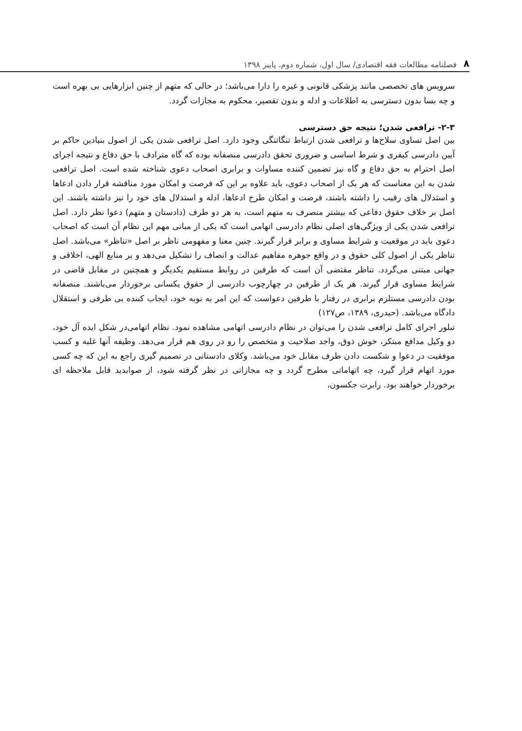۸ فصلنامه مطالعات فقه اقتصادی/ سال اول، شماره دوم، پاییز ۱۳۹۸
سرویس های تخصصی مانند پزشکی قانونی و غیره را دارا می‌باشد؛ در حالی که متهم از چنین ابزارهایی بی بهره است و چه بسا بدون دسترسی به اطلاعات و ادله و بدون تقصیر، محکوم به مجازات گردد.
۲-۳- ترافعی شدن؛ نتیجه حق دسترسی
بین اصل تساوی سلاح‌ها و ترافعی شدن ارتباط تنگاتنگی وجود دارد. اصل ترافعی شدن یکی از اصول بنیادین حاکم بر آیین دادرسی کیفری و شرط اساسی و ضروری تحقق دادرسی منصفانه بوده که گاه مترادف با حق دفاع و نتیجه اجرای اصل احترام به حق دفاع و گاه نیز تضمین کننده مساوات و برابری اصحاب دعوی شناخته شده است. اصل ترافعی شدن به این معناست که هر یک از اصحاب دعوی، باید علاوه بر این که فرصت و امکان مورد مناقشه قرار دادن ادعاها و استدلال های رقیب را داشته باشند، فرصت و امکان طرح ادعاها، ادله و استدلال های خود را نیز داشته باشند. این اصل بر خلاف حقوق دفاعی که بیشتر منصرف به متهم است، به هر دو طرف (دادستان و متهم) دعوا نظر دارد. اصل ترافعی شدن یکی از ویژگی‌های اصلی نظام دادرسی اتهامی است که یکی از مبانی مهم این نظام آن است که اصحاب دعوی باید در موقعیت و شرایط مساوی و برابر قرار گیرند. چنین معنا و مفهومی ناظر بر اصل «تناظر» می‌باشد. اصل تناظر یکی از اصول کلی حقوق و در واقع جوهره مفاهیم عدالت و انصاف را تشکیل می‌دهد و بر منابع الهی، اخلاقی و جهانی مبتنی می‌گردد. تناظر مقتضی آن است که طرفین در روابط مستقیم یکدیگر و همچنین در مقابل قاضی در شرایط مساوی قرار گیرند. هر یک از طرفین در چهارچوب دادرسی از حقوق یکسانی برخوردار می‌باشند. منصفانه بودن دادرسی مستلزم برابری در رفتار با طرفین دعواست که این امر به نوبه خود، ایجاب کننده بی طرفی و استقلال دادگاه می‌باشد. (حیدری، ۱۳۸۹، ص۱۲۷)
تبلور اجرای کامل ترافعی شدن را می‌توان در نظام دادرسی اتهامی مشاهده نمود. نظام اتهامی‌در شکل ایده آل خود، دو وکیل مدافع مبتکر، خوش ذوق، واجد صلاحیت و متخصص را رو در روی هم قرار می‌دهد. وظیفه آنها غلبه و کسب موفقیت در دعوا و شکست دادن طرف مقابل خود می‌باشد. وکلای دادستانی در تصمیم گیری راجع به این که چه کسی مورد اتهام قرار گیرد، چه اتهاماتی مطرح گردد و چه مجازاتی در نظر گرفته شود، از صوابدید قابل ملاحظه ای برخوردار خواهند بود. رابرت جکسون،